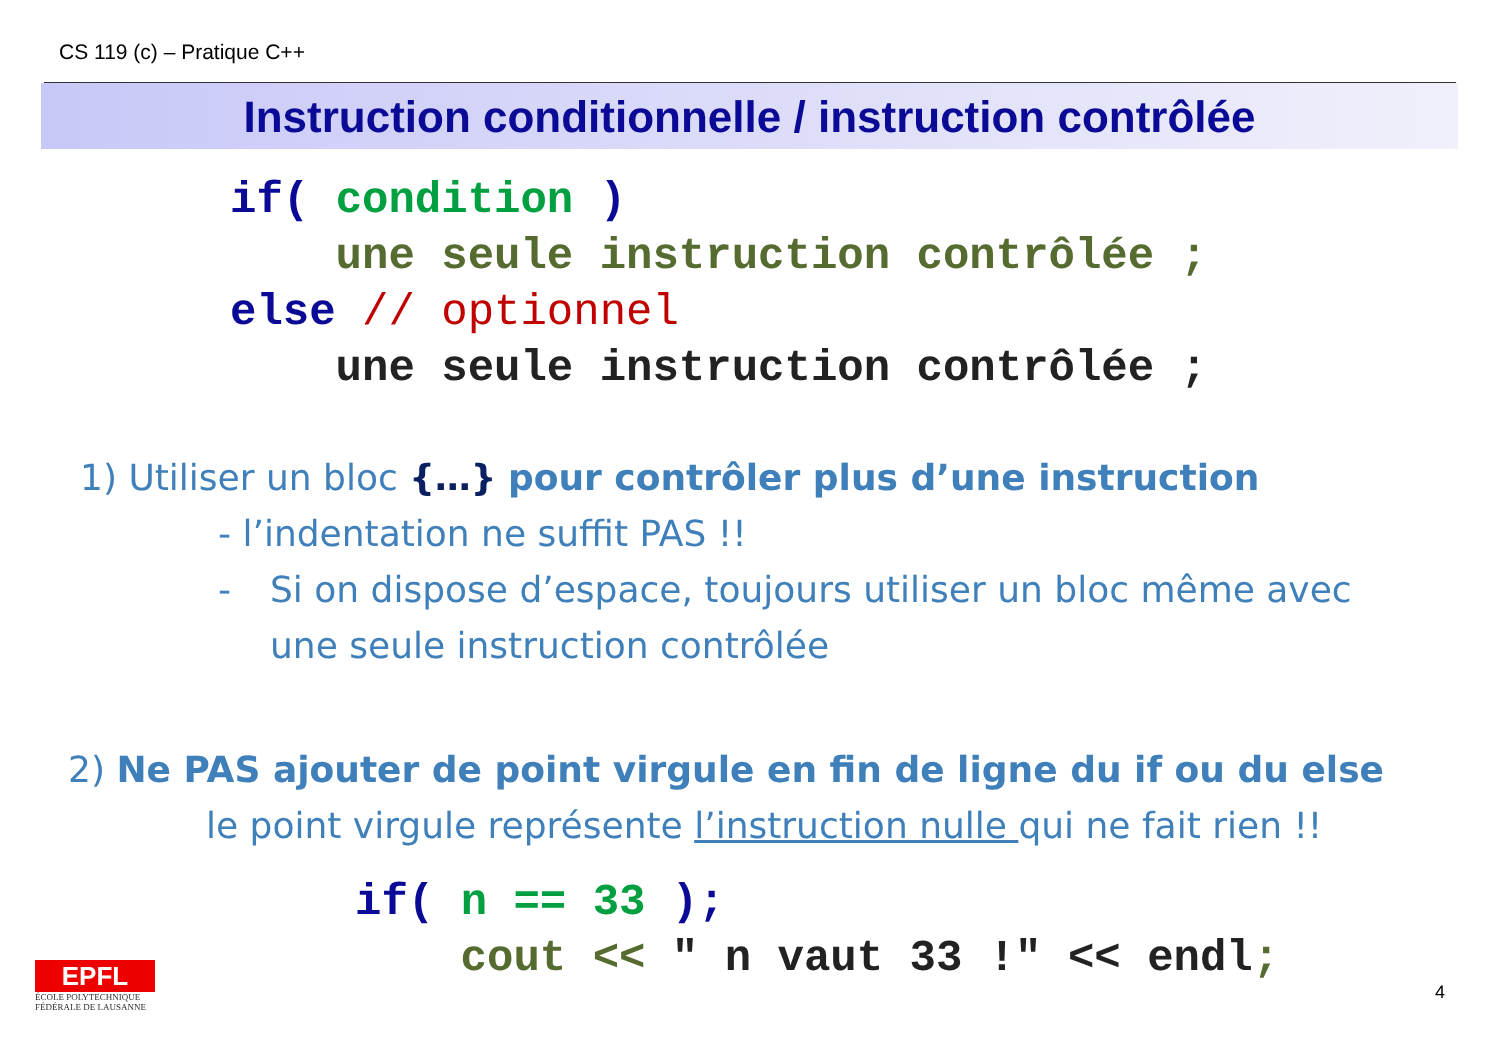CS 119 (c) – Pratique C++
Instruction conditionnelle / instruction contrôlée
if( condition ) une seule instruction contrôlée ; else // optionnel une seule instruction contrôlée ;
1) Utiliser un bloc {…} pour contrôler plus d’une instruction
- l’indentation ne suffit PAS !!
- Si on dispose d’espace, toujours utiliser un bloc même avec
une seule instruction contrôlée
2) Ne PAS ajouter de point virgule en fin de ligne du if ou du else
le point virgule représente l’instruction nulle qui ne fait rien !!
if( n == 33 ); cout << " n vaut 33 !" << endl;
EPFL
ÉCOLE POLYTECHNIQUE
FÉDÉRALE DE LAUSANNE
4